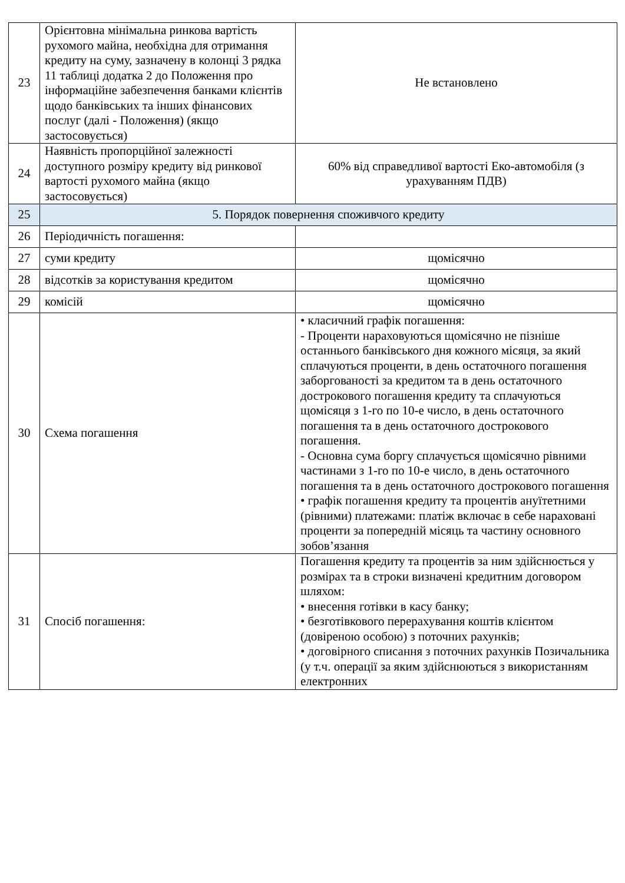| 23 | Орієнтовна мінімальна ринкова вартість рухомого майна, необхідна для отримання кредиту на суму, зазначену в колонці 3 рядка 11 таблиці додатка 2 до Положення про інформаційне забезпечення банками клієнтів щодо банківських та інших фінансових послуг (далі - Положення) (якщо застосовується) | Не встановлено |
| 24 | Наявність пропорційної залежності доступного розміру кредиту від ринкової вартості рухомого майна (якщо застосовується) | 60% від справедливої вартості Еко-автомобіля (з урахуванням ПДВ) |
| 25 | 5. Порядок повернення споживчого кредиту | |
| 26 | Періодичність погашення: | |
| 27 | суми кредиту | щомісячно |
| 28 | відсотків за користування кредитом | щомісячно |
| 29 | комісій | щомісячно |
| 30 | Схема погашення | • класичний графік погашення: - Проценти нараховуються щомісячно не пізніше останнього банківського дня кожного місяця, за який сплачуються проценти, в день остаточного погашення заборгованості за кредитом та в день остаточного дострокового погашення кредиту та сплачуються щомісяця з 1-го по 10-е число, в день остаточного погашення та в день остаточного дострокового погашення. - Основна сума боргу сплачується щомісячно рівними частинами з 1-го по 10-е число, в день остаточного погашення та в день остаточного дострокового погашення • графік погашення кредиту та процентів ануїтетними (рівними) платежами: платіж включає в себе нараховані проценти за попередній місяць та частину основного зобов’язання |
| 31 | Спосіб погашення: | Погашення кредиту та процентів за ним здійснюється у розмірах та в строки визначені кредитним договором шляхом: • внесення готівки в касу банку; • безготівкового перерахування коштів клієнтом (довіреною особою) з поточних рахунків; • договірного списання з поточних рахунків Позичальника (у т.ч. операції за яким здійснюються з використанням електронних |